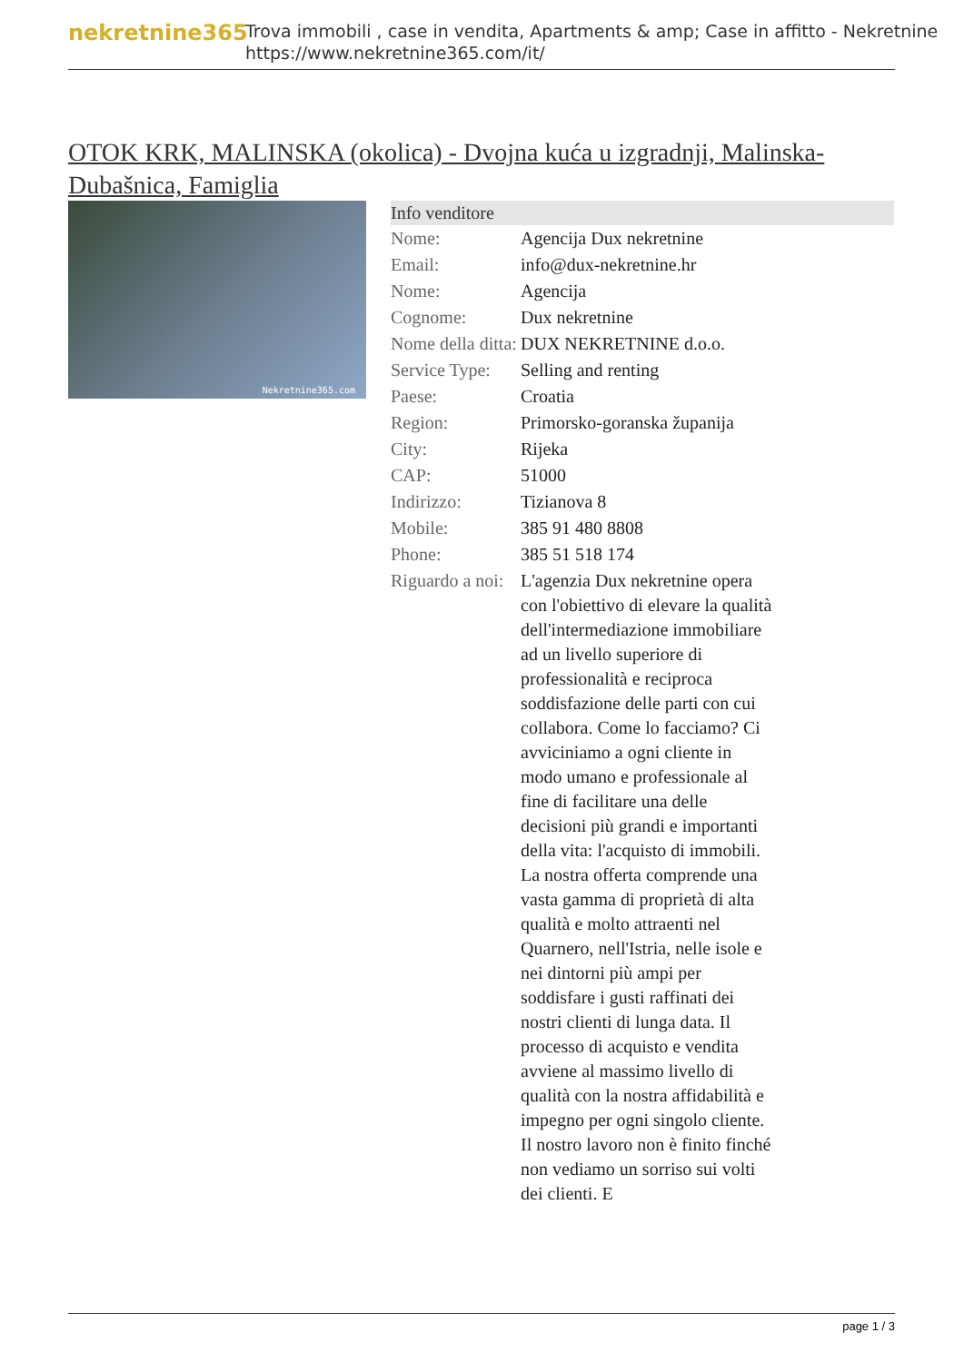nekretnine365
Trova immobili , case in vendita, Apartments & amp; Case in affitto - Nekretnine
https://www.nekretnine365.com/it/
OTOK KRK, MALINSKA (okolica) - Dvojna kuća u izgradnji, Malinska-Dubašnica, Famiglia
Nekretnine365.com
| Info venditore | |
| --- | --- |
| Nome: | Agencija Dux nekretnine |
| Email: | info@dux-nekretnine.hr |
| Nome: | Agencija |
| Cognome: | Dux nekretnine |
| Nome della ditta: | DUX NEKRETNINE d.o.o. |
| Service Type: | Selling and renting |
| Paese: | Croatia |
| Region: | Primorsko-goranska županija |
| City: | Rijeka |
| CAP: | 51000 |
| Indirizzo: | Tizianova 8 |
| Mobile: | 385 91 480 8808 |
| Phone: | 385 51 518 174 |
| Riguardo a noi: | L'agenzia Dux nekretnine opera con l'obiettivo di elevare la qualità dell'intermediazione immobiliare ad un livello superiore di professionalità e reciproca soddisfazione delle parti con cui collabora. Come lo facciamo? Ci avviciniamo a ogni cliente in modo umano e professionale al fine di facilitare una delle decisioni più grandi e importanti della vita: l'acquisto di immobili. La nostra offerta comprende una vasta gamma di proprietà di alta qualità e molto attraenti nel Quarnero, nell'Istria, nelle isole e nei dintorni più ampi per soddisfare i gusti raffinati dei nostri clienti di lunga data. Il processo di acquisto e vendita avviene al massimo livello di qualità con la nostra affidabilità e impegno per ogni singolo cliente. Il nostro lavoro non è finito finché non vediamo un sorriso sui volti dei clienti. E |
page 1 / 3